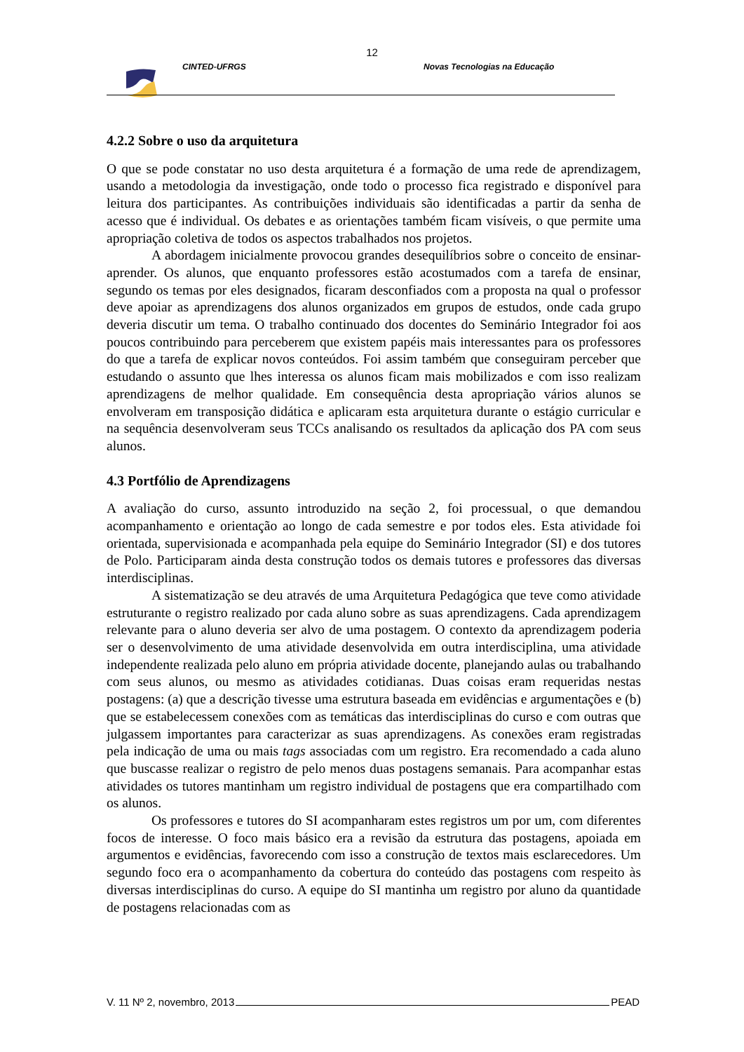12
CINTED-UFRGS Novas Tecnologias na Educação
4.2.2 Sobre o uso da arquitetura
O que se pode constatar no uso desta arquitetura é a formação de uma rede de aprendizagem, usando a metodologia da investigação, onde todo o processo fica registrado e disponível para leitura dos participantes. As contribuições individuais são identificadas a partir da senha de acesso que é individual. Os debates e as orientações também ficam visíveis, o que permite uma apropriação coletiva de todos os aspectos trabalhados nos projetos.
A abordagem inicialmente provocou grandes desequilíbrios sobre o conceito de ensinar-aprender. Os alunos, que enquanto professores estão acostumados com a tarefa de ensinar, segundo os temas por eles designados, ficaram desconfiados com a proposta na qual o professor deve apoiar as aprendizagens dos alunos organizados em grupos de estudos, onde cada grupo deveria discutir um tema. O trabalho continuado dos docentes do Seminário Integrador foi aos poucos contribuindo para perceberem que existem papéis mais interessantes para os professores do que a tarefa de explicar novos conteúdos. Foi assim também que conseguiram perceber que estudando o assunto que lhes interessa os alunos ficam mais mobilizados e com isso realizam aprendizagens de melhor qualidade. Em consequência desta apropriação vários alunos se envolveram em transposição didática e aplicaram esta arquitetura durante o estágio curricular e na sequência desenvolveram seus TCCs analisando os resultados da aplicação dos PA com seus alunos.
4.3 Portfólio de Aprendizagens
A avaliação do curso, assunto introduzido na seção 2, foi processual, o que demandou acompanhamento e orientação ao longo de cada semestre e por todos eles. Esta atividade foi orientada, supervisionada e acompanhada pela equipe do Seminário Integrador (SI) e dos tutores de Polo. Participaram ainda desta construção todos os demais tutores e professores das diversas interdisciplinas.
A sistematização se deu através de uma Arquitetura Pedagógica que teve como atividade estruturante o registro realizado por cada aluno sobre as suas aprendizagens. Cada aprendizagem relevante para o aluno deveria ser alvo de uma postagem. O contexto da aprendizagem poderia ser o desenvolvimento de uma atividade desenvolvida em outra interdisciplina, uma atividade independente realizada pelo aluno em própria atividade docente, planejando aulas ou trabalhando com seus alunos, ou mesmo as atividades cotidianas. Duas coisas eram requeridas nestas postagens: (a) que a descrição tivesse uma estrutura baseada em evidências e argumentações e (b) que se estabelecessem conexões com as temáticas das interdisciplinas do curso e com outras que julgassem importantes para caracterizar as suas aprendizagens. As conexões eram registradas pela indicação de uma ou mais tags associadas com um registro. Era recomendado a cada aluno que buscasse realizar o registro de pelo menos duas postagens semanais. Para acompanhar estas atividades os tutores mantinham um registro individual de postagens que era compartilhado com os alunos.
Os professores e tutores do SI acompanharam estes registros um por um, com diferentes focos de interesse. O foco mais básico era a revisão da estrutura das postagens, apoiada em argumentos e evidências, favorecendo com isso a construção de textos mais esclarecedores. Um segundo foco era o acompanhamento da cobertura do conteúdo das postagens com respeito às diversas interdisciplinas do curso. A equipe do SI mantinha um registro por aluno da quantidade de postagens relacionadas com as
V. 11 Nº 2, novembro, 2013 PEAD